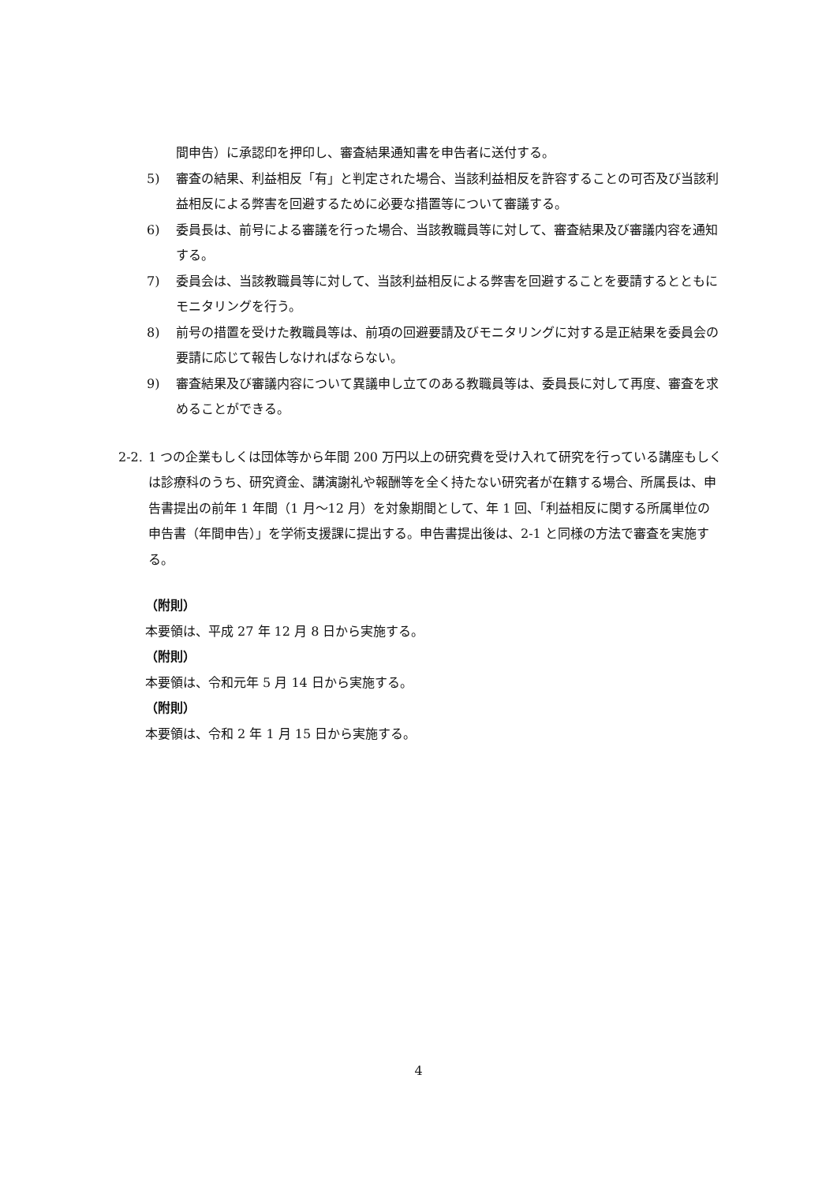間申告）に承認印を押印し、審査結果通知書を申告者に送付する。
5) 審査の結果、利益相反「有」と判定された場合、当該利益相反を許容することの可否及び当該利益相反による弊害を回避するために必要な措置等について審議する。
6) 委員長は、前号による審議を行った場合、当該教職員等に対して、審査結果及び審議内容を通知する。
7) 委員会は、当該教職員等に対して、当該利益相反による弊害を回避することを要請するとともにモニタリングを行う。
8) 前号の措置を受けた教職員等は、前項の回避要請及びモニタリングに対する是正結果を委員会の要請に応じて報告しなければならない。
9) 審査結果及び審議内容について異議申し立てのある教職員等は、委員長に対して再度、審査を求めることができる。
2-2. 1 つの企業もしくは団体等から年間 200 万円以上の研究費を受け入れて研究を行っている講座もしくは診療科のうち、研究資金、講演謝礼や報酬等を全く持たない研究者が在籍する場合、所属長は、申告書提出の前年 1 年間（1 月～12 月）を対象期間として、年 1 回、「利益相反に関する所属単位の申告書（年間申告）」を学術支援課に提出する。申告書提出後は、2-1 と同様の方法で審査を実施する。
（附則）
本要領は、平成 27 年 12 月 8 日から実施する。
（附則）
本要領は、令和元年 5 月 14 日から実施する。
（附則）
本要領は、令和 2 年 1 月 15 日から実施する。
4